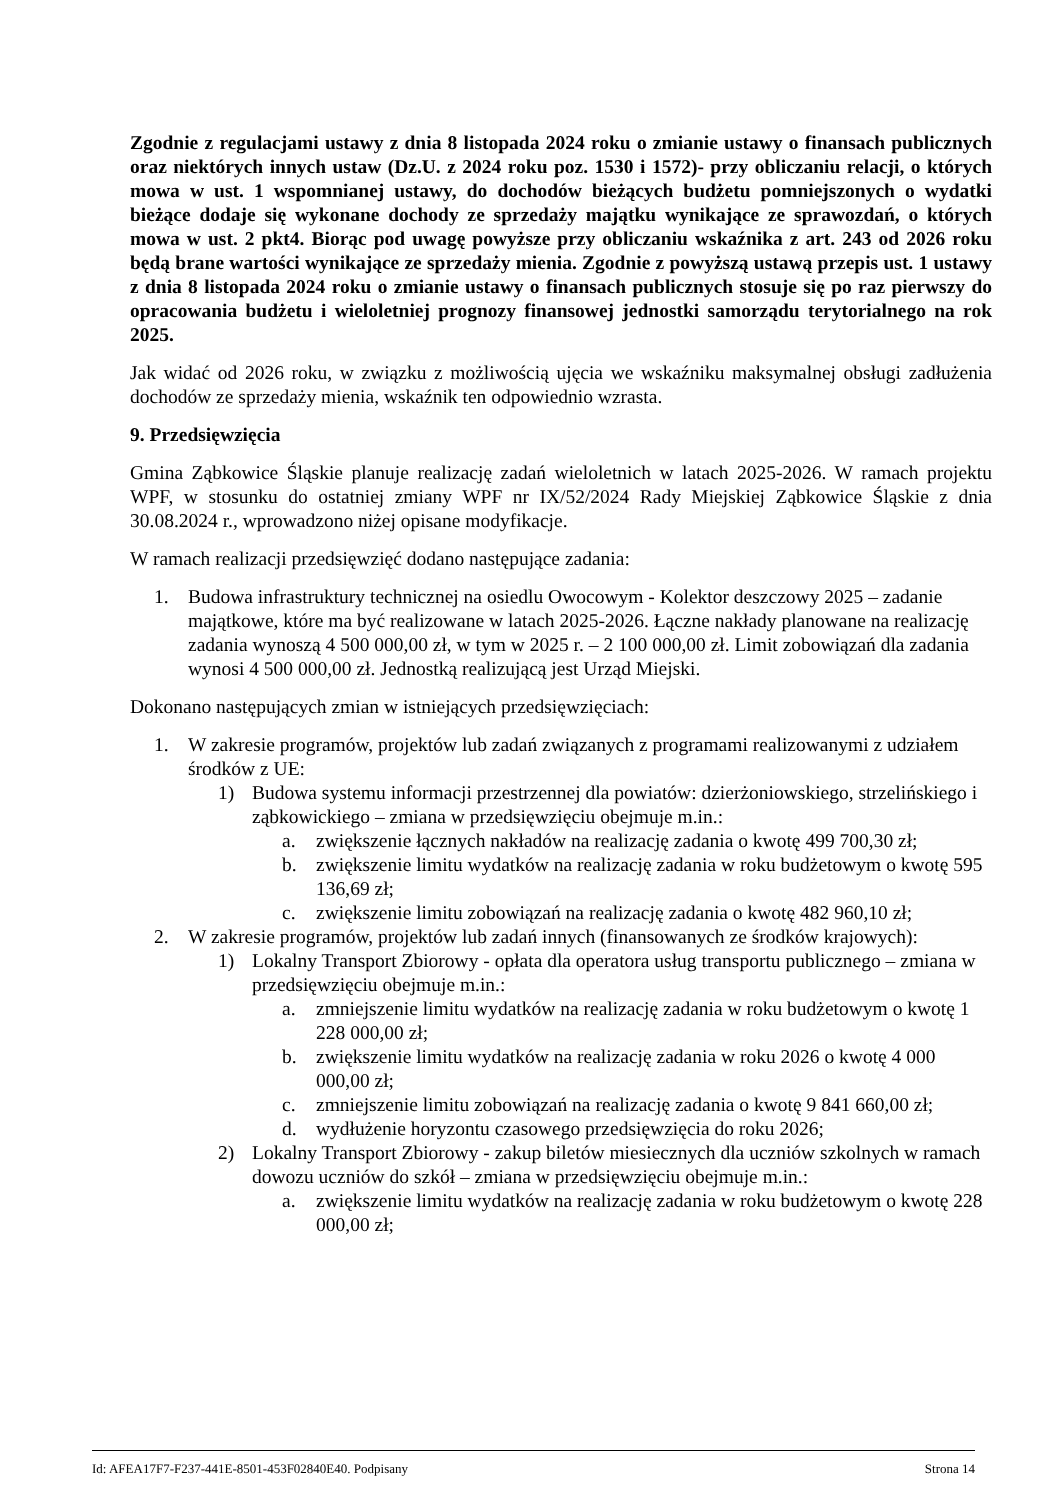Zgodnie z regulacjami ustawy z dnia 8 listopada 2024 roku o zmianie ustawy o finansach publicznych oraz niektórych innych ustaw (Dz.U. z 2024 roku poz. 1530 i 1572)- przy obliczaniu relacji, o których mowa w ust. 1 wspomnianej ustawy, do dochodów bieżących budżetu pomniejszonych o wydatki bieżące dodaje się wykonane dochody ze sprzedaży majątku wynikające ze sprawozdań, o których mowa w ust. 2 pkt4. Biorąc pod uwagę powyższe przy obliczaniu wskaźnika z art. 243 od 2026 roku będą brane wartości wynikające ze sprzedaży mienia. Zgodnie z powyższą ustawą przepis ust. 1 ustawy z dnia 8 listopada 2024 roku o zmianie ustawy o finansach publicznych stosuje się po raz pierwszy do opracowania budżetu i wieloletniej prognozy finansowej jednostki samorządu terytorialnego na rok 2025.
Jak widać od 2026 roku, w związku z możliwością ujęcia we wskaźniku maksymalnej obsługi zadłużenia dochodów ze sprzedaży mienia, wskaźnik ten odpowiednio wzrasta.
9. Przedsięwzięcia
Gmina Ząbkowice Śląskie planuje realizację zadań wieloletnich w latach 2025-2026. W ramach projektu WPF, w stosunku do ostatniej zmiany WPF nr IX/52/2024 Rady Miejskiej Ząbkowice Śląskie z dnia 30.08.2024 r., wprowadzono niżej opisane modyfikacje.
W ramach realizacji przedsięwzięć dodano następujące zadania:
1. Budowa infrastruktury technicznej na osiedlu Owocowym - Kolektor deszczowy 2025 – zadanie majątkowe, które ma być realizowane w latach 2025-2026. Łączne nakłady planowane na realizację zadania wynoszą 4 500 000,00 zł, w tym w 2025 r. – 2 100 000,00 zł. Limit zobowiązań dla zadania wynosi 4 500 000,00 zł. Jednostką realizującą jest Urząd Miejski.
Dokonano następujących zmian w istniejących przedsięwzięciach:
1. W zakresie programów, projektów lub zadań związanych z programami realizowanymi z udziałem środków z UE:
1) Budowa systemu informacji przestrzennej dla powiatów: dzierżoniowskiego, strzelińskiego i ząbkowickiego – zmiana w przedsięwzięciu obejmuje m.in.:
a. zwiększenie łącznych nakładów na realizację zadania o kwotę 499 700,30 zł;
b. zwiększenie limitu wydatków na realizację zadania w roku budżetowym o kwotę 595 136,69 zł;
c. zwiększenie limitu zobowiązań na realizację zadania o kwotę 482 960,10 zł;
2. W zakresie programów, projektów lub zadań innych (finansowanych ze środków krajowych):
1) Lokalny Transport Zbiorowy - opłata dla operatora usług transportu publicznego – zmiana w przedsięwzięciu obejmuje m.in.:
a. zmniejszenie limitu wydatków na realizację zadania w roku budżetowym o kwotę 1 228 000,00 zł;
b. zwiększenie limitu wydatków na realizację zadania w roku 2026 o kwotę 4 000 000,00 zł;
c. zmniejszenie limitu zobowiązań na realizację zadania o kwotę 9 841 660,00 zł;
d. wydłużenie horyzontu czasowego przedsięwzięcia do roku 2026;
2) Lokalny Transport Zbiorowy - zakup biletów miesiecznych dla uczniów szkolnych w ramach dowozu uczniów do szkół – zmiana w przedsięwzięciu obejmuje m.in.:
a. zwiększenie limitu wydatków na realizację zadania w roku budżetowym o kwotę 228 000,00 zł;
Id: AFEA17F7-F237-441E-8501-453F02840E40. Podpisany Strona 14